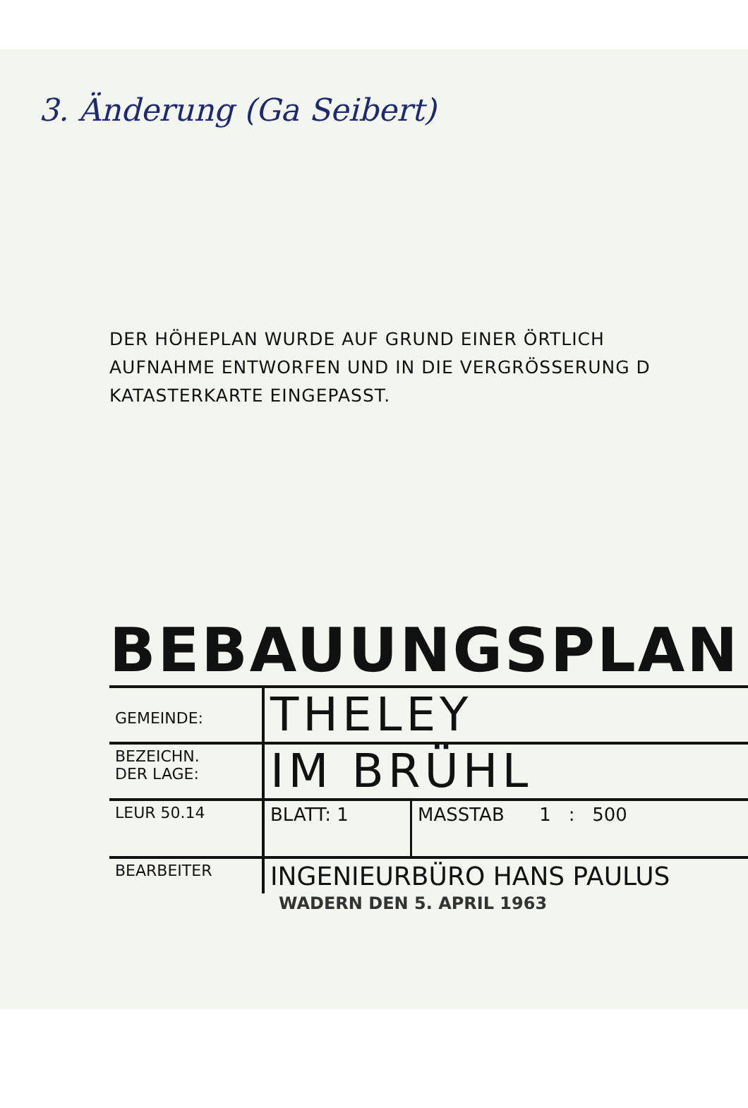3. Änderung (Ga Seibert)
DER HÖHEPLAN WURDE AUF GRUND EINER ÖRTLICH
AUFNAHME ENTWORFEN UND IN DIE VERGRÖSSERUNG D
KATASTERKARTE EINGEPASST.
BEBAUUNGSPLAN
| GEMEINDE: | THELEY | |
| BEZEICHN. DER LAGE: | IM BRÜHL | |
| LEUR 50.14 | BLATT: 1 | MASSTAB 1 : 500 |
| BEARBEITER | INGENIEURBÜRO HANS PAULUS | |
WADERN DEN 5. APRIL 1963